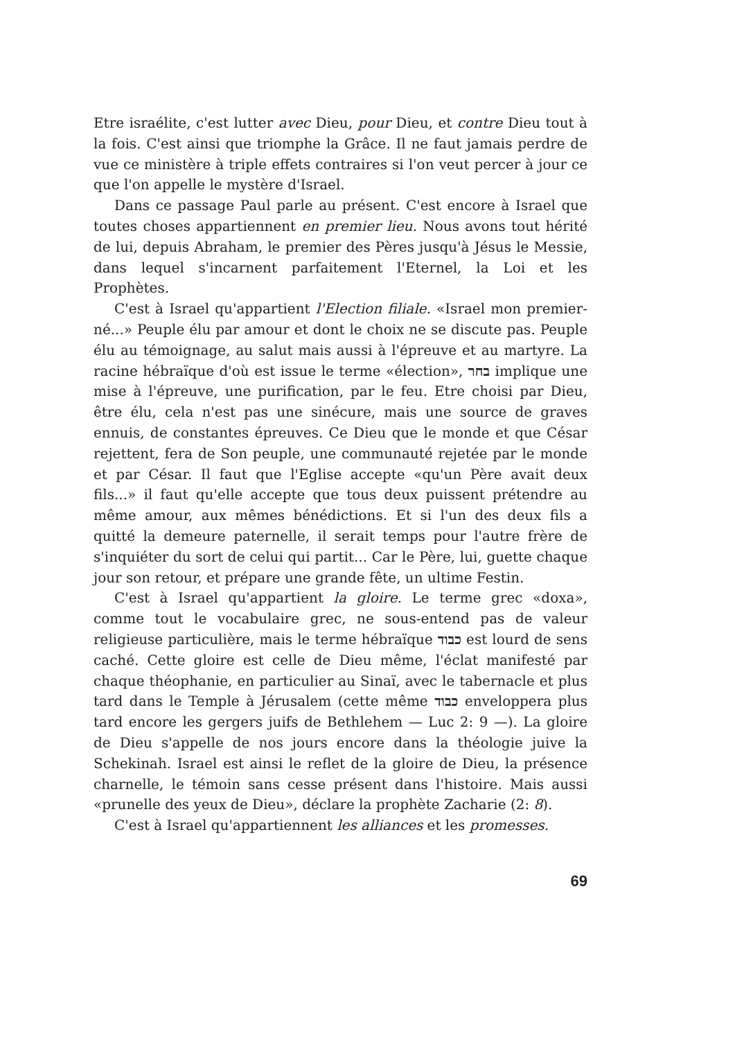Etre israélite, c'est lutter avec Dieu, pour Dieu, et contre Dieu tout à la fois. C'est ainsi que triomphe la Grâce. Il ne faut jamais perdre de vue ce ministère à triple effets contraires si l'on veut percer à jour ce que l'on appelle le mystère d'Israel.
Dans ce passage Paul parle au présent. C'est encore à Israel que toutes choses appartiennent en premier lieu. Nous avons tout hérité de lui, depuis Abraham, le premier des Pères jusqu'à Jésus le Messie, dans lequel s'incarnent parfaitement l'Eternel, la Loi et les Prophètes.
C'est à Israel qu'appartient l'Election filiale. «Israel mon premier-né...» Peuple élu par amour et dont le choix ne se discute pas. Peuple élu au témoignage, au salut mais aussi à l'épreuve et au martyre. La racine hébraïque d'où est issue le terme «élection», בחר implique une mise à l'épreuve, une purification, par le feu. Etre choisi par Dieu, être élu, cela n'est pas une sinécure, mais une source de graves ennuis, de constantes épreuves. Ce Dieu que le monde et que César rejettent, fera de Son peuple, une communauté rejetée par le monde et par César. Il faut que l'Eglise accepte «qu'un Père avait deux fils...» il faut qu'elle accepte que tous deux puissent prétendre au même amour, aux mêmes bénédictions. Et si l'un des deux fils a quitté la demeure paternelle, il serait temps pour l'autre frère de s'inquiéter du sort de celui qui partit... Car le Père, lui, guette chaque jour son retour, et prépare une grande fête, un ultime Festin.
C'est à Israel qu'appartient la gloire. Le terme grec «doxa», comme tout le vocabulaire grec, ne sous-entend pas de valeur religieuse particulière, mais le terme hébraïque כבוד est lourd de sens caché. Cette gloire est celle de Dieu même, l'éclat manifesté par chaque théophanie, en particulier au Sinaï, avec le tabernacle et plus tard dans le Temple à Jérusalem (cette même כבוד enveloppera plus tard encore les gergers juifs de Bethlehem — Luc 2: 9 —). La gloire de Dieu s'appelle de nos jours encore dans la théologie juive la Schekinah. Israel est ainsi le reflet de la gloire de Dieu, la présence charnelle, le témoin sans cesse présent dans l'histoire. Mais aussi «prunelle des yeux de Dieu», déclare la prophète Zacharie (2: 8).
C'est à Israel qu'appartiennent les alliances et les promesses.
69